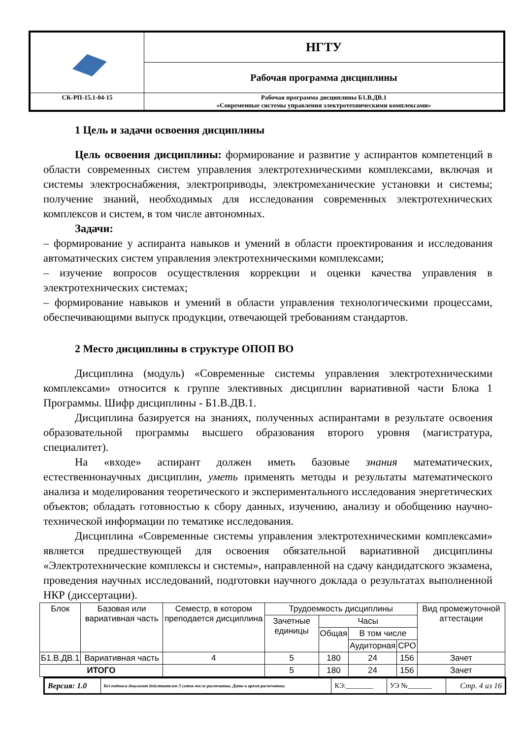| | НГТУ |
| | Рабочая программа дисциплины |
| СК-РП-15.1-04-15 | Рабочая программа дисциплины Б1.В.ДВ.1 «Современные системы управления электротехническими комплексами» |
1 Цель и задачи освоения дисциплины
Цель освоения дисциплины: формирование и развитие у аспирантов компетенций в области современных систем управления электротехническими комплексами, включая и системы электроснабжения, электроприводы, электромеханические установки и системы; получение знаний, необходимых для исследования современных электротехнических комплексов и систем, в том числе автономных.
Задачи:
– формирование у аспиранта навыков и умений в области проектирования и исследования автоматических систем управления электротехническими комплексами;
– изучение вопросов осуществления коррекции и оценки качества управления в электротехнических системах;
– формирование навыков и умений в области управления технологическими процессами, обеспечивающими выпуск продукции, отвечающей требованиям стандартов.
2 Место дисциплины в структуре ОПОП ВО
Дисциплина (модуль) «Современные системы управления электротехническими комплексами» относится к группе элективных дисциплин вариативной части Блока 1 Программы. Шифр дисциплины - Б1.В.ДВ.1.
Дисциплина базируется на знаниях, полученных аспирантами в результате освоения образовательной программы высшего образования второго уровня (магистратура, специалитет).
На «входе» аспирант должен иметь базовые знания математических, естественнонаучных дисциплин, уметь применять методы и результаты математического анализа и моделирования теоретического и экспериментального исследования энергетических объектов; обладать готовностью к сбору данных, изучению, анализу и обобщению научно-технической информации по тематике исследования.
Дисциплина «Современные системы управления электротехническими комплексами» является предшествующей для освоения обязательной вариативной дисциплины «Электротехнические комплексы и системы», направленной на сдачу кандидатского экзамена, проведения научных исследований, подготовки научного доклада о результатах выполненной НКР (диссертации).
| Блок | Базовая или вариативная часть | Семестр, в котором преподается дисциплина | Трудоемкость дисциплины | | | | Вид промежуточной аттестации |
| --- | --- | --- | --- | --- | --- | --- | --- |
| | | | Зачетные единицы | Часы | | | |
| | | | | Общая | В том числе | | |
| | | | | | Аудиторная | СРО | |
| Б1.В.ДВ.1 | Вариативная часть | 4 | 5 | 180 | 24 | 156 | Зачет |
| ИТОГО | | | 5 | 180 | 24 | 156 | Зачет |
| Версия: 1.0 | Без подписи документ действителен 3 суток после распечатки. Дата и время распечатки: | КЭ:________ | УЭ №_______ | Стр. 4 из 16 |